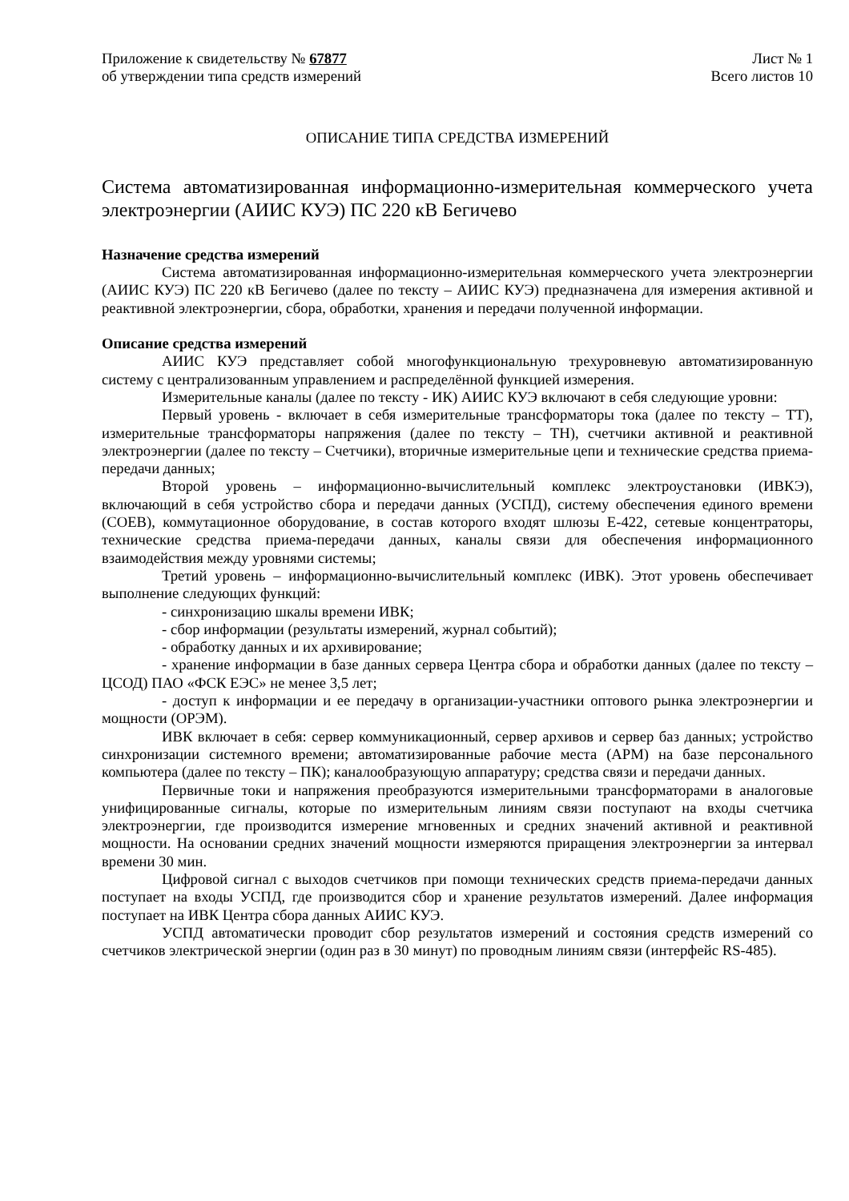Приложение к свидетельству № 67877
об утверждении типа средств измерений
Лист № 1
Всего листов 10
ОПИСАНИЕ ТИПА СРЕДСТВА ИЗМЕРЕНИЙ
Система автоматизированная информационно-измерительная коммерческого учета электроэнергии (АИИС КУЭ) ПС 220 кВ Бегичево
Назначение средства измерений
Система автоматизированная информационно-измерительная коммерческого учета электроэнергии (АИИС КУЭ) ПС 220 кВ Бегичево (далее по тексту – АИИС КУЭ) предназначена для измерения активной и реактивной электроэнергии, сбора, обработки, хранения и передачи полученной информации.
Описание средства измерений
АИИС КУЭ представляет собой многофункциональную трехуровневую автоматизированную систему с централизованным управлением и распределённой функцией измерения.
Измерительные каналы (далее по тексту - ИК) АИИС КУЭ включают в себя следующие уровни:
Первый уровень - включает в себя измерительные трансформаторы тока (далее по тексту – ТТ), измерительные трансформаторы напряжения (далее по тексту – ТН), счетчики активной и реактивной электроэнергии (далее по тексту – Счетчики), вторичные измерительные цепи и технические средства приема-передачи данных;
Второй уровень – информационно-вычислительный комплекс электроустановки (ИВКЭ), включающий в себя устройство сбора и передачи данных (УСПД), систему обеспечения единого времени (СОЕВ), коммутационное оборудование, в состав которого входят шлюзы Е-422, сетевые концентраторы, технические средства приема-передачи данных, каналы связи для обеспечения информационного взаимодействия между уровнями системы;
Третий уровень – информационно-вычислительный комплекс (ИВК). Этот уровень обеспечивает выполнение следующих функций:
- синхронизацию шкалы времени ИВК;
- сбор информации (результаты измерений, журнал событий);
- обработку данных и их архивирование;
- хранение информации в базе данных сервера Центра сбора и обработки данных (далее по тексту – ЦСОД) ПАО «ФСК ЕЭС» не менее 3,5 лет;
- доступ к информации и ее передачу в организации-участники оптового рынка электроэнергии и мощности (ОРЭМ).
ИВК включает в себя: сервер коммуникационный, сервер архивов и сервер баз данных; устройство синхронизации системного времени; автоматизированные рабочие места (АРМ) на базе персонального компьютера (далее по тексту – ПК); каналообразующую аппаратуру; средства связи и передачи данных.
Первичные токи и напряжения преобразуются измерительными трансформаторами в аналоговые унифицированные сигналы, которые по измерительным линиям связи поступают на входы счетчика электроэнергии, где производится измерение мгновенных и средних значений активной и реактивной мощности. На основании средних значений мощности измеряются приращения электроэнергии за интервал времени 30 мин.
Цифровой сигнал с выходов счетчиков при помощи технических средств приема-передачи данных поступает на входы УСПД, где производится сбор и хранение результатов измерений. Далее информация поступает на ИВК Центра сбора данных АИИС КУЭ.
УСПД автоматически проводит сбор результатов измерений и состояния средств измерений со счетчиков электрической энергии (один раз в 30 минут) по проводным линиям связи (интерфейс RS-485).